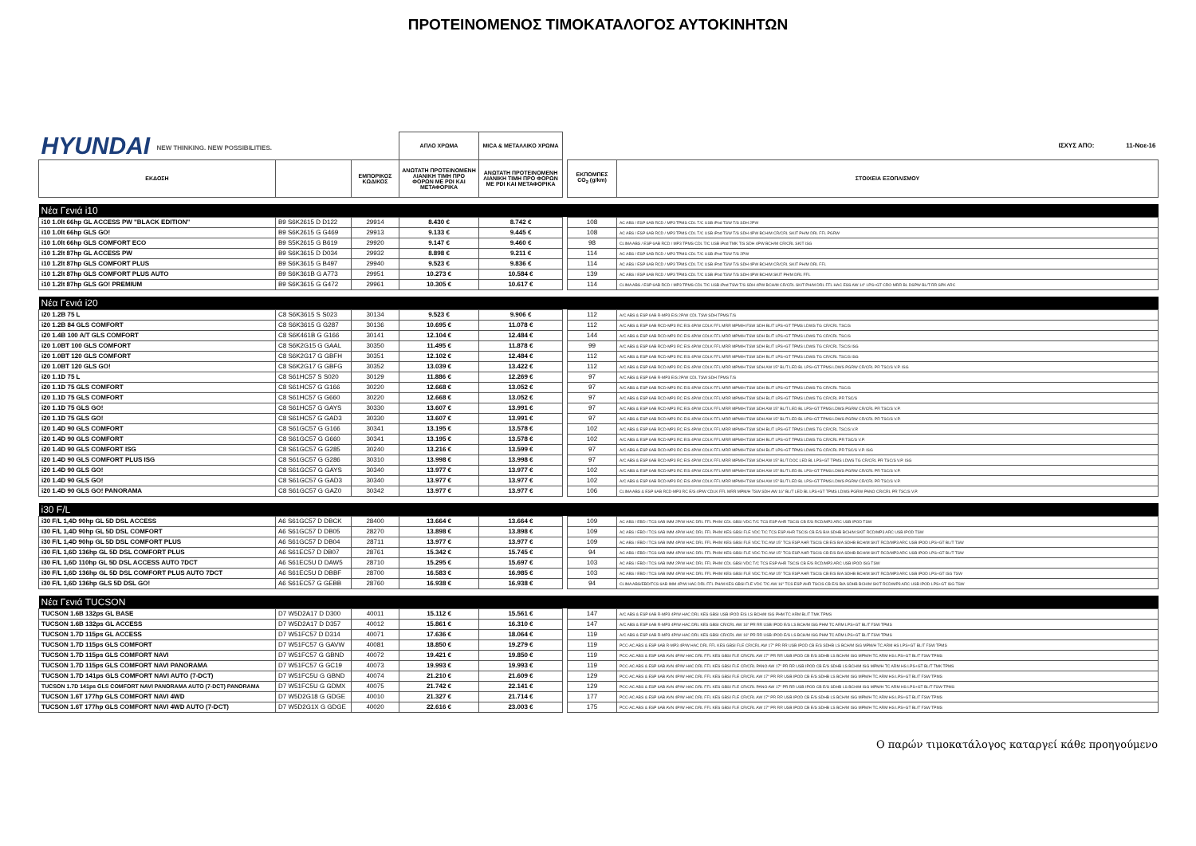ΠΡΟΤΕΙΝΟΜΕΝΟΣ ΤΙΜΟΚΑΤΑΛΟΓΟΣ ΑΥΤΟΚΙΝΗΤΩΝ
| HYUNDAI NEW THINKING. NEW POSSIBILITIES. | | | ΑΠΛΟ ΧΡΩΜΑ | MICA & ΜΕΤΑΛΛΙΚΟ ΧΡΩΜΑ | | | ΙΣΧΥΣ ΑΠΟ: 11-Νοε-16 |
| ΕΚΔΟΣΗ | | ΕΜΠΟΡΙΚΟΣ ΚΩΔΙΚΟΣ | ΑΝΩΤΑΤΗ ΠΡΟΤΕΙΝΟΜΕΝΗ ΛΙΑΝΙΚΗ ΤΙΜΗ ΠΡΟ ΦΟΡΩΝ ΜΕ PDI ΚΑΙ ΜΕΤΑΦΟΡΙΚΑ | ΑΝΩΤΑΤΗ ΠΡΟΤΕΙΝΟΜΕΝΗ ΛΙΑΝΙΚΗ ΤΙΜΗ ΠΡΟ ΦΟΡΩΝ ΜΕ PDI ΚΑΙ ΜΕΤΑΦΟΡΙΚΑ | | ΕΚΠΟΜΠΕΣ CO<sub>2</sub> (g/km) | ΣΤΟΙΧΕΙΑ ΕΞΟΠΛΙΣΜΟΥ |
| Νέα Γενιά i10 | | | | | | | |
| i10 1.0lt 66hp GL ACCESS PW "BLACK EDITION" | B9 S6K2615 D D122 | 29914 | 8.430 € | 8.742 € | | 108 | AC ABS / ESP 6AB RCD / MP3 TPMS CDL T/C USB iPod TSW T/S SDH 2PW |
| i10 1.0lt 66hp GLS GO! | B9 S6K2615 G G469 | 29913 | 9.133 € | 9.445 € | | 108 | AC ABS / ESP 6AB RCD / MP3 TPMS CDL T/C USB iPod TSW T/S SDH 4PW BCH/M CR/CRL SKIT PH/M DRL FFL PGRW |
| i10 1.0lt 66hp GLS COMFORT ECO | B9 S5K2615 G B619 | 29920 | 9.147 € | 9.460 € | | 98 | CLIMA ABS / ESP 6AB RCD / MP3 TPMS CDL T/C USB iPod TMK T/S SDH 4PW BCH/M CR/CRL SKIT ISG |
| i10 1.2lt 87hp GL ACCESS PW | B9 S6K3615 D D034 | 29932 | 8.898 € | 9.211 € | | 114 | AC ABS / ESP 6AB RCD / MP3 TPMS CDL T/C USB iPod TSW T/S 2PW |
| i10 1.2lt 87hp GLS COMFORT PLUS | B9 S6K3615 G B497 | 29940 | 9.523 € | 9.836 € | | 114 | AC ABS / ESP 6AB RCD / MP3 TPMS CDL T/C USB iPod TSW T/S SDH 4PW BCH/M CR/CRL SKIT PH/M DRL FFL |
| i10 1.2lt 87hp GLS COMFORT PLUS AUTO | B9 S6K361B G A773 | 29951 | 10.273 € | 10.584 € | | 139 | AC ABS / ESP 6AB RCD / MP3 TPMS CDL T/C USB iPod TSW T/S SDH 4PW BCH/M SKIT PH/M DRL FFL |
| i10 1.2lt 87hp GLS GO! PREMIUM | B9 S6K3615 G G472 | 29961 | 10.305 € | 10.617 € | | 114 | CLIMA ABS / ESP 6AB RCD / MP3 TPMS CDL T/C USB iPod TSW T/S SDH 4PW BCH/M CR/CRL SKIT PH/M DRL FFL HAC ESS AW 14" LPS+GT CRO MRR BL DSPW BL/T RR SPK ARC |
| Νέα Γενιά i20 | | | | | | | |
| i20 1.2B 75 L | C8 S6K3615 S S023 | 30134 | 9.523 € | 9.906 € | | 112 | A/C ABS & ESP 6AB R-MP3 E/S 2P/W CDL TSW SDH TPMS T/S |
| i20 1.2B 84 GLS COMFORT | C8 S6K3615 G G287 | 30136 | 10.695 € | 11.078 € | | 112 | A/C ABS & ESP 6AB RCD-MP3 RC E/S 4P/W CDLK FFL MRR MPM/H FSW SDH BL/T LPS+GT TPMS LDWS TG CR/CRL TSC/S |
| i20 1.4B 100 A/T GLS COMFORT | C8 S6K461B G G166 | 30141 | 12.104 € | 12.484 € | | 144 | A/C ABS & ESP 6AB RCD-MP3 RC E/S 4P/W CDLK FFL MRR MPM/H TSW SDH BL/T LPS+GT TPMS LDWS TG CR/CRL TSC/S |
| i20 1.0BT 100 GLS COMFORT | C8 S6K2G15 G GAAL | 30350 | 11.495 € | 11.878 € | | 99 | A/C ABS & ESP 6AB RCD-MP3 RC E/S 4P/W CDLK FFL MRR MPM/H TSW SDH BL/T LPS+GT TPMS LDWS TG CR/CRL TSC/S ISG |
| i20 1.0BT 120 GLS COMFORT | C8 S6K2G17 G GBFH | 30351 | 12.102 € | 12.484 € | | 112 | A/C ABS & ESP 6AB RCD-MP3 RC E/S 4P/W CDLK FFL MRR MPM/H TSW SDH BL/T LPS+GT TPMS LDWS TG CR/CRL TSC/S ISG |
| i20 1.0BT 120 GLS GO! | C8 S6K2G17 G GBFG | 30352 | 13.039 € | 13.422 € | | 112 | A/C ABS & ESP 6AB RCD-MP3 RC E/S 4P/W CDLK FFL MRR MPM/H TSW SDH AW 15" BL/T LED BL LPS+GT TPMS LDWS PGRW CR/CRL PR TSC/S V.P. ISG |
| i20 1.1D 75 L | C8 S61HC57 S S020 | 30129 | 11.886 € | 12.269 € | | 97 | A/C ABS & ESP 6AB R-MP3 E/S 2P/W CDL TSW SDH TPMS T/S |
| i20 1.1D 75 GLS COMFORT | C8 S61HC57 G G166 | 30220 | 12.668 € | 13.052 € | | 97 | A/C ABS & ESP 6AB RCD-MP3 RC E/S 4P/W CDLK FFL MRR MPM/H TSW SDH BL/T LPS+GT TPMS LDWS TG CR/CRL TSC/S |
| i20 1.1D 75 GLS COMFORT | C8 S61HC57 G G660 | 30220 | 12.668 € | 13.052 € | | 97 | A/C ABS & ESP 6AB RCD-MP3 RC E/S 4P/W CDLK FFL MRR MPM/H TSW SDH BL/T LPS+GT TPMS LDWS TG CR/CRL PR TSC/S |
| i20 1.1D 75 GLS GO! | C8 S61HC57 G GAYS | 30330 | 13.607 € | 13.991 € | | 97 | A/C ABS & ESP 6AB RCD-MP3 RC E/S 4P/W CDLK FFL MRR MPM/H TSW SDH AW 15" BL/T LED BL LPS+GT TPMS LDWS PGRW CR/CRL PR TSC/S V.P. |
| i20 1.1D 75 GLS GO! | C8 S61HC57 G GAD3 | 30330 | 13.607 € | 13.991 € | | 97 | A/C ABS & ESP 6AB RCD-MP3 RC E/S 4P/W CDLK FFL MRR MPM/H TSW SDH AW 15" BL/T LED BL LPS+GT TPMS LDWS PGRW CR/CRL PR TSC/S V.P. |
| i20 1.4D 90 GLS COMFORT | C8 S61GC57 G G166 | 30341 | 13.195 € | 13.578 € | | 102 | A/C ABS & ESP 6AB RCD-MP3 RC E/S 4P/W CDLK FFL MRR MPM/H TSW SDH BL/T LPS+GT TPMS LDWS TG CR/CRL TSC/S V.P. |
| i20 1.4D 90 GLS COMFORT | C8 S61GC57 G G660 | 30341 | 13.195 € | 13.578 € | | 102 | A/C ABS & ESP 6AB RCD-MP3 RC E/S 4P/W CDLK FFL MRR MPM/H TSW SDH BL/T LPS+GT TPMS LDWS TG CR/CRL PR TSC/S V.P. |
| i20 1.4D 90 GLS COMFORT ISG | C8 S61GC57 G G285 | 30240 | 13.216 € | 13.599 € | | 97 | A/C ABS & ESP 6AB RCD-MP3 RC E/S 4P/W CDLK FFL MRR MPM/H TSW SDH BL/T LPS+GT TPMS LDWS TG CR/CRL PR TSC/S V.P. ISG |
| i20 1.4D 90 GLS COMFORT PLUS ISG | C8 S61GC57 G G286 | 30310 | 13.998 € | 13.998 € | | 97 | A/C ABS & ESP 6AB RCD-MP3 RC E/S 4P/W CDLK FFL MRR MPM/H TSW SDH AW 15" BL/T DOC LED BL LPS+GT TPMS LDWS TG CR/CRL PR TSC/S V.P. ISG |
| i20 1.4D 90 GLS GO! | C8 S61GC57 G GAYS | 30340 | 13.977 € | 13.977 € | | 102 | A/C ABS & ESP 6AB RCD-MP3 RC E/S 4P/W CDLK FFL MRR MPM/H TSW SDH AW 15" BL/T LED BL LPS+GT TPMS LDWS PGRW CR/CRL PR TSC/S V.P. |
| i20 1.4D 90 GLS GO! | C8 S61GC57 G GAD3 | 30340 | 13.977 € | 13.977 € | | 102 | A/C ABS & ESP 6AB RCD-MP3 RC E/S 4P/W CDLK FFL MRR MPM/H TSW SDH AW 15" BL/T LED BL LPS+GT TPMS LDWS PGRW CR/CRL PR TSC/S V.P. |
| i20 1.4D 90 GLS GO! PANORAMA | C8 S61GC57 G GAZ0 | 30342 | 13.977 € | 13.977 € | | 106 | CLIMA ABS & ESP 6AB RCD-MP3 RC E/S 4P/W CDLK FFL MRR MPM/H TSW SDH AW 16" BL/T LED BL LPS+GT TPMS LDWS PGRW PANO CR/CRL PR TSC/S V.P. |
| i30 F/L | | | | | | | |
| i30 F/L 1,4D 90hp GL 5D DSL ACCESS | A6 S61GC57 D DBCK | 28400 | 13.664 € | 13.664 € | | 109 | AC ABS / EBD / TCS 6AB IMM 2P/W HAC DRL FFL PH/M CDL GBSI VDC T/C TCS ESP AHR TSCIS CB E/S RCD/MP3 ARC USB IPOD TSW |
| i30 F/L 1,4D 90hp GL 5D DSL COMFORT | A6 S61GC57 D DB05 | 28270 | 13.898 € | 13.898 € | | 109 | AC ABS / EBD / TCS 6AB IMM 4P/W HAC DRL FFL PH/M KES GBSI FLE VDC T/C TCS ESP AHR TSCIS CB E/S B/A SDHB BCH/M SKIT RCD/MP3 ARC USB IPOD TSW |
| i30 F/L 1,4D 90hp GL 5D DSL COMFORT PLUS | A6 S61GC57 D DB04 | 28711 | 13.977 € | 13.977 € | | 109 | AC ABS / EBD / TCS 6AB IMM 4P/W HAC DRL FFL PH/M KES GBSI FLE VDC T/C AW 15" TCS ESP AHR TSCIS CB E/S B/A SDHB BCH/M SKIT RCD/MP3 ARC USB IPOD LPS+GT BL/T TSW |
| i30 F/L 1,6D 136hp GL 5D DSL COMFORT PLUS | A6 S61EC57 D DB07 | 28761 | 15.342 € | 15.745 € | | 94 | AC ABS / EBD / TCS 6AB IMM 4P/W HAC DRL FFL PH/M KES GBSI FLE VDC T/C AW 15" TCS ESP AHR TSCIS CB E/S B/A SDHB BCH/M SKIT RCD/MP3 ARC USB IPOD LPS+GT BL/T TSW |
| i30 F/L 1,6D 110hp GL 5D DSL ACCESS AUTO 7DCT | A6 S61EC5U D DAW5 | 28710 | 15.295 € | 15.697 € | | 103 | AC ABS / EBD / TCS 6AB IMM 2P/W HAC DRL FFL PH/M CDL GBSI VDC T/C TCS ESP AHR TSCIS CB E/S RCD/MP3 ARC USB IPOD ISG TSW |
| i30 F/L 1,6D 136hp GL 5D DSL COMFORT PLUS AUTO 7DCT | A6 S61EC5U D DBBF | 28700 | 16.583 € | 16.985 € | | 103 | AC ABS / EBD / TCS 6AB IMM 4P/W HAC DRL FFL PH/M KES GBSI FLE VDC T/C AW 15" TCS ESP AHR TSCIS CB E/S B/A SDHB BCH/M SKIT RCD/MP3 ARC USB IPOD LPS+GT ISG TSW |
| i30 F/L 1,6D 136hp GLS 5D DSL GO! | A6 S61EC57 G GEBB | 28760 | 16.938 € | 16.938 € | | 94 | CLIMA ABS/EBD/TCS 6AB IMM 4P/W HAC DRL FFL PH/M KES GBSI FLE VDC T/C AW 16" TCS ESP AHR TSCIS CB E/S B/A SDHB BCH/M SKIT RCD/MP3 ARC USB IPOD LPS+GT ISG TSW |
| Νέα Γενιά TUCSON | | | | | | | |
| TUCSON 1.6B 132ps GL BASE | D7 W5D2A17 D D300 | 40011 | 15.112 € | 15.561 € | | 147 | A/C ABS & ESP 6AB R-MP3 4P/W HAC DRL KES GBSI USB IPOD E/S LS BCH/M ISG PHM TC ARM BL/T TMK TPMS |
| TUCSON 1.6B 132ps GL ACCESS | D7 W5D2A17 D D357 | 40012 | 15.861 € | 16.310 € | | 147 | A/C ABS & ESP 6AB R-MP3 4P/W HAC DRL KES GBSI CR/CRL AW 16" PR RR USB IPOD E/S LS BCH/M ISG PHM TC ARM LPS+GT BL/T FSW TPMS |
| TUCSON 1.7D 115ps GL ACCESS | D7 W51FC57 D D314 | 40071 | 17.636 € | 18.064 € | | 119 | A/C ABS & ESP 6AB R-MP3 4P/W HAC DRL KES GBSI CR/CRL AW 16" PR RR USB IPOD E/S LS BCH/M ISG PHM TC ARM LPS+GT BL/T FSW TPMS |
| TUCSON 1.7D 115ps GLS COMFORT | D7 W51FC57 G GAVW | 40081 | 18.850 € | 19.279 € | | 119 | PCC-AC ABS & ESP 6AB R-MP3 4P/W HAC DRL FFL KES GBSI FLE CR/CRL AW 17" PR RR USB IPOD CB E/S SDHB LS BCH/M ISG MPM/H TC ARM HS LPS+GT BL/T FSW TPMS |
| TUCSON 1.7D 115ps GLS COMFORT NAVI | D7 W51FC57 G GBND | 40072 | 19.421 € | 19.850 € | | 119 | PCC-AC ABS & ESP 6AB AVN 4P/W HAC DRL FFL KES GBSI FLE CR/CRL AW 17" PR RR USB IPOD CB E/S SDHB LS BCH/M ISG MPM/H TC ARM HS LPS+GT BL/T FSW TPMS |
| TUCSON 1.7D 115ps GLS COMFORT NAVI PANORAMA | D7 W51FC57 G GC19 | 40073 | 19.993 € | 19.993 € | | 119 | PCC-AC ABS & ESP 6AB AVN 4P/W HAC DRL FFL KES GBSI FLE CR/CRL PANO AW 17" PR RR USB IPOD CB E/S SDHB LS BCH/M ISG MPM/H TC ARM HS LPS+GT BL/T TMK TPMS |
| TUCSON 1.7D 141ps GLS COMFORT NAVI AUTO (7-DCT) | D7 W51FC5U G GBND | 40074 | 21.210 € | 21.609 € | | 129 | PCC-AC ABS & ESP 6AB AVN 4P/W HAC DRL FFL KES GBSI FLE CR/CRL AW 17" PR RR USB IPOD CB E/S SDHB LS BCH/M ISG MPM/H TC ARM HS LPS+GT BL/T FSW TPMS |
| TUCSON 1.7D 141ps GLS COMFORT NAVI PANORAMA AUTO (7-DCT) PANORAMA | D7 W51FC5U G GDMX | 40075 | 21.742 € | 22.141 € | | 129 | PCC-AC ABS & ESP 6AB AVN 4P/W HAC DRL FFL KES GBSI FLE CR/CRL PANO AW 17" PR RR USB IPOD CB E/S SDHB LS BCH/M ISG MPM/H TC ARM HS LPS+GT BL/T FSW TPMS |
| TUCSON 1.6T 177hp GLS COMFORT NAVI 4WD | D7 W5D2G18 G GDGE | 40010 | 21.327 € | 21.714 € | | 177 | PCC-AC ABS & ESP 6AB AVN 4P/W HAC DRL FFL KES GBSI FLE CR/CRL AW 17" PR RR USB IPOD CB E/S SDHB LS BCH/M ISG MPM/H TC ARM HS LPS+GT BL/T FSW TPMS |
| TUCSON 1.6T 177hp GLS COMFORT NAVI 4WD AUTO (7-DCT) | D7 W5D2G1X G GDGE | 40020 | 22.616 € | 23.003 € | | 175 | PCC-AC ABS & ESP 6AB AVN 4P/W HAC DRL FFL KES GBSI FLE CR/CRL AW 17" PR RR USB IPOD CB E/S SDHB LS BCH/M ISG MPM/H TC ARM HS LPS+GT BL/T FSW TPMS |
Ο παρών τιμοκατάλογος καταργεί κάθε προηγούμενο